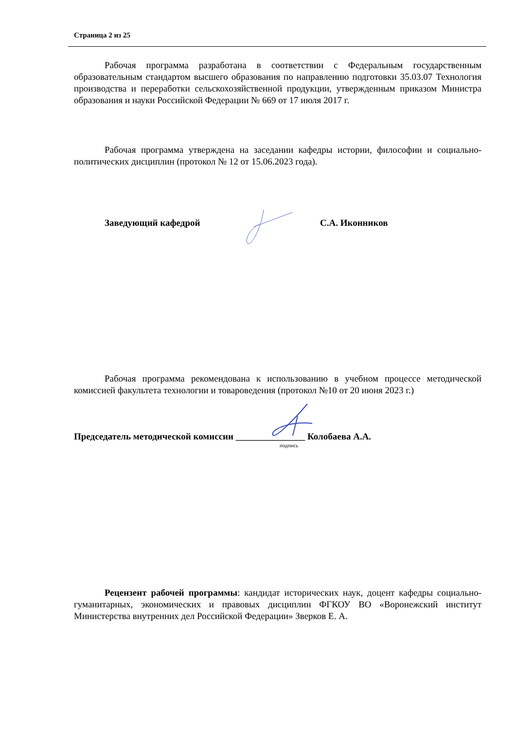Страница 2 из 25
Рабочая программа разработана в соответствии с Федеральным государственным образовательным стандартом высшего образования по направлению подготовки 35.03.07 Технология производства и переработки сельскохозяйственной продукции, утвержденным приказом Министра образования и науки Российской Федерации № 669 от 17 июля 2017 г.
Рабочая программа утверждена на заседании кафедры истории, философии и социально-политических дисциплин (протокол № 12 от 15.06.2023 года).
Заведующий кафедрой С.А. Иконников
Рабочая программа рекомендована к использованию в учебном процессе методической комиссией факультета технологии и товароведения (протокол №10 от 20 июня 2023 г.)
Председатель методической комиссии _______________ Колобаева А.А.
подпись
Рецензент рабочей программы: кандидат исторических наук, доцент кафедры социально-гуманитарных, экономических и правовых дисциплин ФГКОУ ВО «Воронежский институт Министерства внутренних дел Российской Федерации» Зверков Е. А.